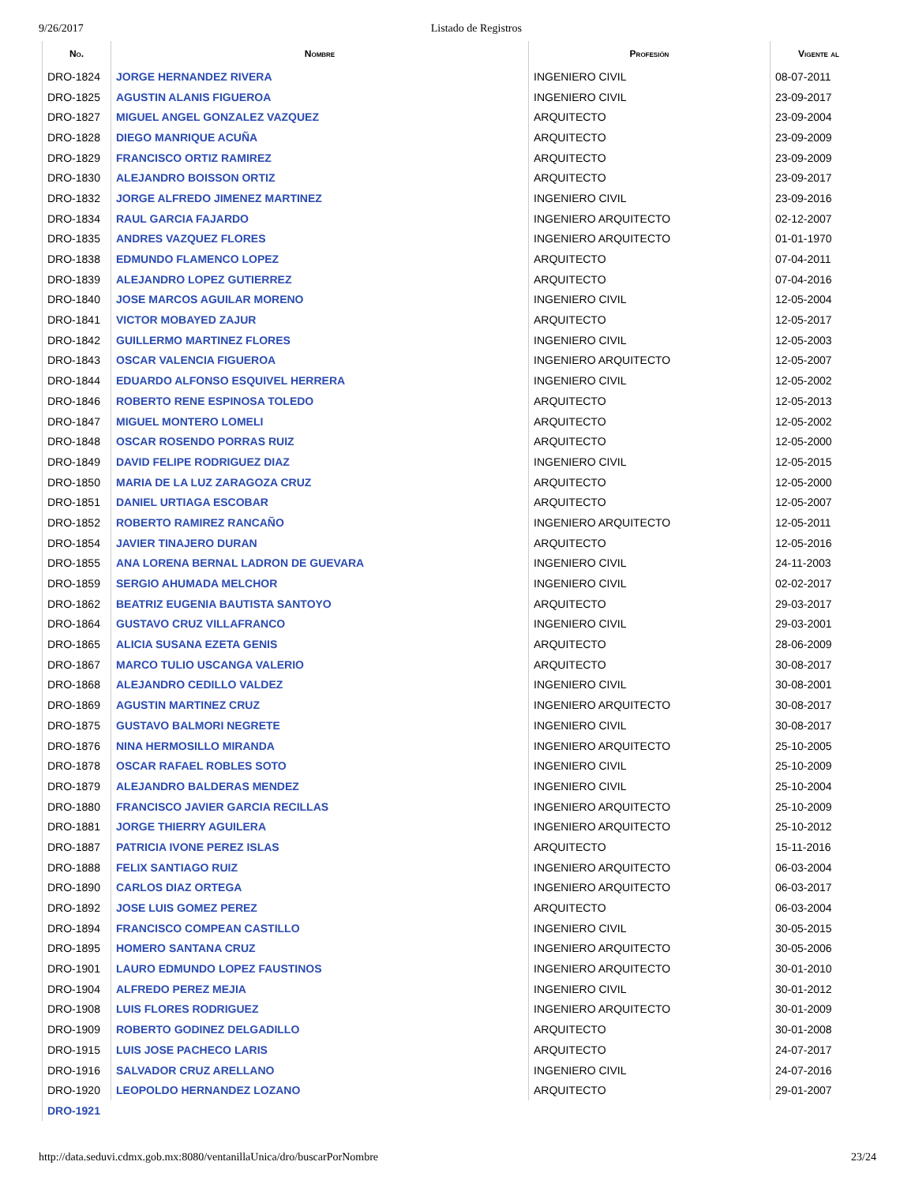9/26/2017 Listado de Registros
| No. | Nombre | Profesión | Vigente al |
| --- | --- | --- | --- |
| DRO-1824 | JORGE HERNANDEZ RIVERA | INGENIERO CIVIL | 08-07-2011 |
| DRO-1825 | AGUSTIN ALANIS FIGUEROA | INGENIERO CIVIL | 23-09-2017 |
| DRO-1827 | MIGUEL ANGEL GONZALEZ VAZQUEZ | ARQUITECTO | 23-09-2004 |
| DRO-1828 | DIEGO MANRIQUE ACUÑA | ARQUITECTO | 23-09-2009 |
| DRO-1829 | FRANCISCO ORTIZ RAMIREZ | ARQUITECTO | 23-09-2009 |
| DRO-1830 | ALEJANDRO BOISSON ORTIZ | ARQUITECTO | 23-09-2017 |
| DRO-1832 | JORGE ALFREDO JIMENEZ MARTINEZ | INGENIERO CIVIL | 23-09-2016 |
| DRO-1834 | RAUL GARCIA FAJARDO | INGENIERO ARQUITECTO | 02-12-2007 |
| DRO-1835 | ANDRES VAZQUEZ FLORES | INGENIERO ARQUITECTO | 01-01-1970 |
| DRO-1838 | EDMUNDO FLAMENCO LOPEZ | ARQUITECTO | 07-04-2011 |
| DRO-1839 | ALEJANDRO LOPEZ GUTIERREZ | ARQUITECTO | 07-04-2016 |
| DRO-1840 | JOSE MARCOS AGUILAR MORENO | INGENIERO CIVIL | 12-05-2004 |
| DRO-1841 | VICTOR MOBAYED ZAJUR | ARQUITECTO | 12-05-2017 |
| DRO-1842 | GUILLERMO MARTINEZ FLORES | INGENIERO CIVIL | 12-05-2003 |
| DRO-1843 | OSCAR VALENCIA FIGUEROA | INGENIERO ARQUITECTO | 12-05-2007 |
| DRO-1844 | EDUARDO ALFONSO ESQUIVEL HERRERA | INGENIERO CIVIL | 12-05-2002 |
| DRO-1846 | ROBERTO RENE ESPINOSA TOLEDO | ARQUITECTO | 12-05-2013 |
| DRO-1847 | MIGUEL MONTERO LOMELI | ARQUITECTO | 12-05-2002 |
| DRO-1848 | OSCAR ROSENDO PORRAS RUIZ | ARQUITECTO | 12-05-2000 |
| DRO-1849 | DAVID FELIPE RODRIGUEZ DIAZ | INGENIERO CIVIL | 12-05-2015 |
| DRO-1850 | MARIA DE LA LUZ ZARAGOZA CRUZ | ARQUITECTO | 12-05-2000 |
| DRO-1851 | DANIEL URTIAGA ESCOBAR | ARQUITECTO | 12-05-2007 |
| DRO-1852 | ROBERTO RAMIREZ RANCAÑO | INGENIERO ARQUITECTO | 12-05-2011 |
| DRO-1854 | JAVIER TINAJERO DURAN | ARQUITECTO | 12-05-2016 |
| DRO-1855 | ANA LORENA BERNAL LADRON DE GUEVARA | INGENIERO CIVIL | 24-11-2003 |
| DRO-1859 | SERGIO AHUMADA MELCHOR | INGENIERO CIVIL | 02-02-2017 |
| DRO-1862 | BEATRIZ EUGENIA BAUTISTA SANTOYO | ARQUITECTO | 29-03-2017 |
| DRO-1864 | GUSTAVO CRUZ VILLAFRANCO | INGENIERO CIVIL | 29-03-2001 |
| DRO-1865 | ALICIA SUSANA EZETA GENIS | ARQUITECTO | 28-06-2009 |
| DRO-1867 | MARCO TULIO USCANGA VALERIO | ARQUITECTO | 30-08-2017 |
| DRO-1868 | ALEJANDRO CEDILLO VALDEZ | INGENIERO CIVIL | 30-08-2001 |
| DRO-1869 | AGUSTIN MARTINEZ CRUZ | INGENIERO ARQUITECTO | 30-08-2017 |
| DRO-1875 | GUSTAVO BALMORI NEGRETE | INGENIERO CIVIL | 30-08-2017 |
| DRO-1876 | NINA HERMOSILLO MIRANDA | INGENIERO ARQUITECTO | 25-10-2005 |
| DRO-1878 | OSCAR RAFAEL ROBLES SOTO | INGENIERO CIVIL | 25-10-2009 |
| DRO-1879 | ALEJANDRO BALDERAS MENDEZ | INGENIERO CIVIL | 25-10-2004 |
| DRO-1880 | FRANCISCO JAVIER GARCIA RECILLAS | INGENIERO ARQUITECTO | 25-10-2009 |
| DRO-1881 | JORGE THIERRY AGUILERA | INGENIERO ARQUITECTO | 25-10-2012 |
| DRO-1887 | PATRICIA IVONE PEREZ ISLAS | ARQUITECTO | 15-11-2016 |
| DRO-1888 | FELIX SANTIAGO RUIZ | INGENIERO ARQUITECTO | 06-03-2004 |
| DRO-1890 | CARLOS DIAZ ORTEGA | INGENIERO ARQUITECTO | 06-03-2017 |
| DRO-1892 | JOSE LUIS GOMEZ PEREZ | ARQUITECTO | 06-03-2004 |
| DRO-1894 | FRANCISCO COMPEAN CASTILLO | INGENIERO CIVIL | 30-05-2015 |
| DRO-1895 | HOMERO SANTANA CRUZ | INGENIERO ARQUITECTO | 30-05-2006 |
| DRO-1901 | LAURO EDMUNDO LOPEZ FAUSTINOS | INGENIERO ARQUITECTO | 30-01-2010 |
| DRO-1904 | ALFREDO PEREZ MEJIA | INGENIERO CIVIL | 30-01-2012 |
| DRO-1908 | LUIS FLORES RODRIGUEZ | INGENIERO ARQUITECTO | 30-01-2009 |
| DRO-1909 | ROBERTO GODINEZ DELGADILLO | ARQUITECTO | 30-01-2008 |
| DRO-1915 | LUIS JOSE PACHECO LARIS | ARQUITECTO | 24-07-2017 |
| DRO-1916 | SALVADOR CRUZ ARELLANO | INGENIERO CIVIL | 24-07-2016 |
| DRO-1920 | LEOPOLDO HERNANDEZ LOZANO | ARQUITECTO | 29-01-2007 |
| DRO-1921 | | | |
http://data.seduvi.cdmx.gob.mx:8080/ventanillaUnica/dro/buscarPorNombre 23/24